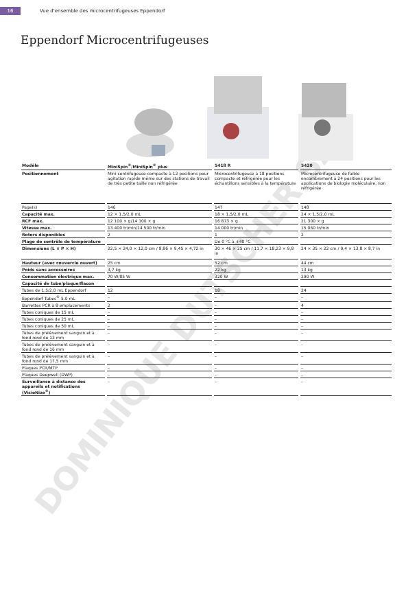DOMINIQUE DUTSCHER SAS
16 Vue d'ensemble des microcentrifugeuses Eppendorf
Eppendorf Microcentrifugeuses
| Modèle | MiniSpin<sup>®</sup>/MiniSpin<sup>®</sup> plus | 5418 R | 5420 |
| --- | --- | --- | --- |
| Positionnement | Mini-centrifugeuse compacte à 12 positions pour agitation rapide même sur des stations de travail de très petite taille non réfrigérée | Microcentrifugeuse à 18 positions compacte et réfrigérée pour les échantillons sensibles à la température | Microcentrifugeuse de faible encombrement à 24 positions pour les applications de biologie moléculaire, non réfrigérée |
| Page(s) | 146 | 147 | 148 |
| Capacité max. | 12 × 1,5/2,0 mL | 18 × 1,5/2,0 mL | 24 × 1,5/2,0 mL |
| RCF max. | 12 100 × g/14 100 × g | 16 873 × g | 21 300 × g |
| Vitesse max. | 13 400 tr/min/14 500 tr/min | 14 000 tr/min | 15 060 tr/min |
| Rotors disponibles | 2 | 1 | 2 |
| Plage de contrôle de température | | De 0 °C à +40 °C | |
| Dimensions (L × P × H) | 22,5 × 24,0 × 12,0 cm / 8,86 × 9,45 × 4,72 in | 30 × 46 × 25 cm / 11,7 × 18,23 × 9,8 in | 24 × 35 × 22 cm / 9,4 × 13,8 × 8,7 in |
| Hauteur (avec couvercle ouvert) | 25 cm | 52 cm | 44 cm |
| Poids sans accessoires | 3,7 kg | 22 kg | 13 kg |
| Consommation électrique max. | 70 W/85 W | 320 W | 290 W |
| Capacité de tube/plaque/flacon | | | |
| Tubes de 1,5/2,0 mL Eppendorf | 12 | 18 | 24 |
| Eppendorf Tubes<sup>®</sup> 5.0 mL | – | – | – |
| Barrettes PCR à 8 emplacements | 2 | – | 4 |
| Tubes coniques de 15 mL | – | – | – |
| Tubes coniques de 25 mL | – | – | – |
| Tubes coniques de 50 mL | – | – | – |
| Tubes de prélèvement sanguin et à fond rond de 13 mm | – | – | – |
| Tubes de prélèvement sanguin et à fond rond de 16 mm | – | – | – |
| Tubes de prélèvement sanguin et à fond rond de 17,5 mm | – | – | – |
| Plaques PCR/MTP | – | – | – |
| Plaques Deepwell (DWP) | – | – | – |
| Surveillance à distance des appareils et notifications (VisioNize<sup>®</sup>) | – | – | – |